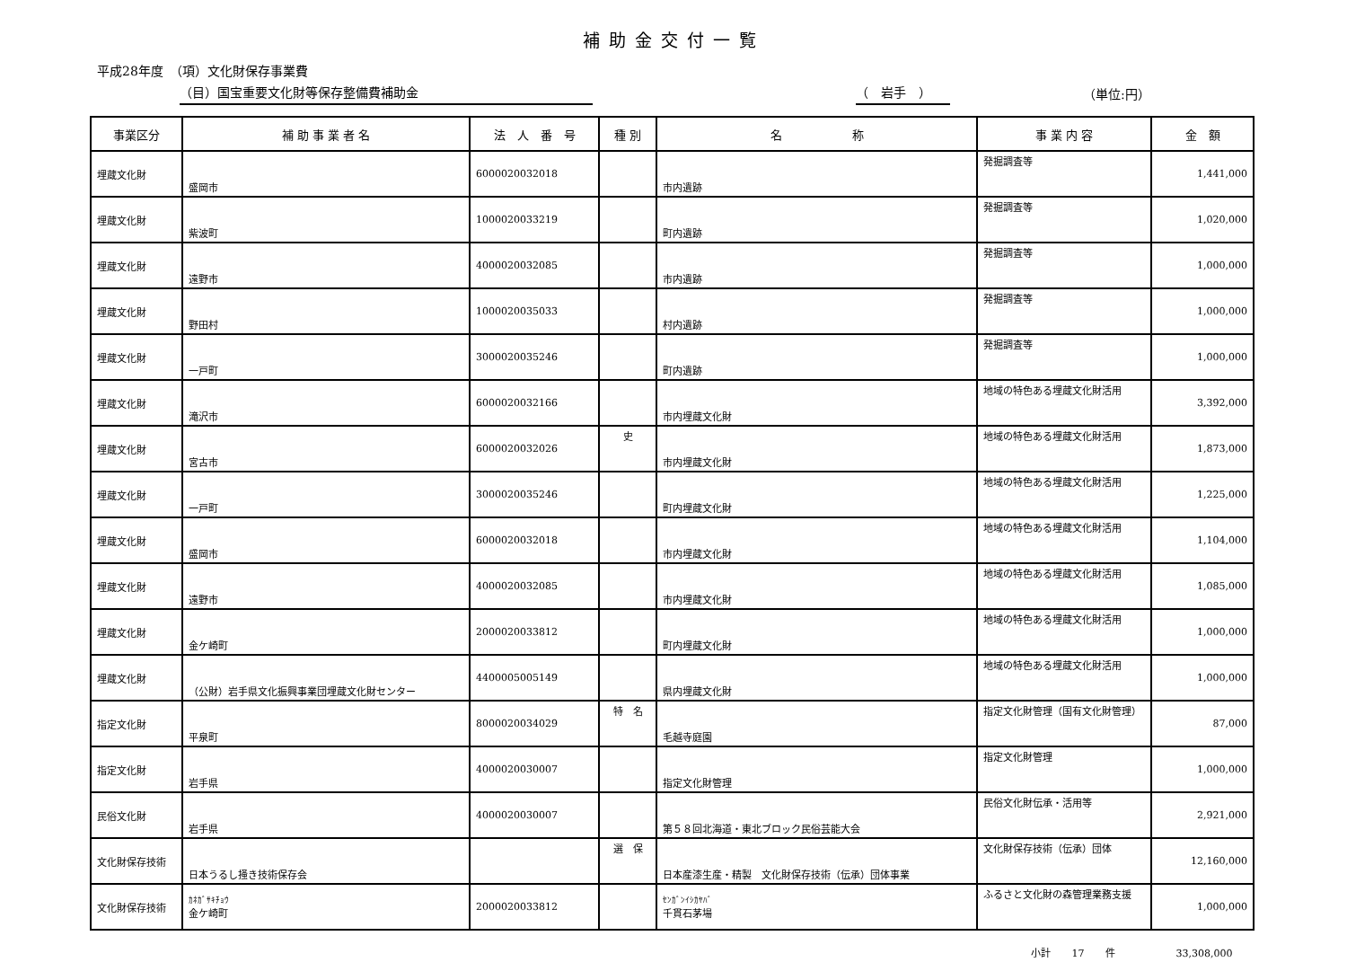補助金交付一覧
平成28年度　（項）文化財保存事業費
（目）国宝重要文化財等保存整備費補助金 （　岩手　） （単位:円）
| 事業区分 | 補 助 事 業 者 名 | 法 人 番 号 | 種 別 | 名 称 | 事 業 内 容 | 金 額 |
| --- | --- | --- | --- | --- | --- | --- |
| 埋蔵文化財 | 盛岡市 | 6000020032018 | | 市内遺跡 | 発掘調査等 | 1,441,000 |
| 埋蔵文化財 | 紫波町 | 1000020033219 | | 町内遺跡 | 発掘調査等 | 1,020,000 |
| 埋蔵文化財 | 遠野市 | 4000020032085 | | 市内遺跡 | 発掘調査等 | 1,000,000 |
| 埋蔵文化財 | 野田村 | 1000020035033 | | 村内遺跡 | 発掘調査等 | 1,000,000 |
| 埋蔵文化財 | 一戸町 | 3000020035246 | | 町内遺跡 | 発掘調査等 | 1,000,000 |
| 埋蔵文化財 | 滝沢市 | 6000020032166 | | 市内埋蔵文化財 | 地域の特色ある埋蔵文化財活用 | 3,392,000 |
| 埋蔵文化財 | 宮古市 | 6000020032026 | 史 | 市内埋蔵文化財 | 地域の特色ある埋蔵文化財活用 | 1,873,000 |
| 埋蔵文化財 | 一戸町 | 3000020035246 | | 町内埋蔵文化財 | 地域の特色ある埋蔵文化財活用 | 1,225,000 |
| 埋蔵文化財 | 盛岡市 | 6000020032018 | | 市内埋蔵文化財 | 地域の特色ある埋蔵文化財活用 | 1,104,000 |
| 埋蔵文化財 | 遠野市 | 4000020032085 | | 市内埋蔵文化財 | 地域の特色ある埋蔵文化財活用 | 1,085,000 |
| 埋蔵文化財 | 金ケ崎町 | 2000020033812 | | 町内埋蔵文化財 | 地域の特色ある埋蔵文化財活用 | 1,000,000 |
| 埋蔵文化財 | （公財）岩手県文化振興事業団埋蔵文化財センター | 4400005005149 | | 県内埋蔵文化財 | 地域の特色ある埋蔵文化財活用 | 1,000,000 |
| 指定文化財 | 平泉町 | 8000020034029 | 特 名 | 毛越寺庭園 | 指定文化財管理（国有文化財管理） | 87,000 |
| 指定文化財 | 岩手県 | 4000020030007 | | 指定文化財管理 | 指定文化財管理 | 1,000,000 |
| 民俗文化財 | 岩手県 | 4000020030007 | | 第５８回北海道・東北ブロック民俗芸能大会 | 民俗文化財伝承・活用等 | 2,921,000 |
| 文化財保存技術 | 日本うるし掻き技術保存会 | | 選 保 | 日本産漆生産・精製 文化財保存技術（伝承）団体事業 | 文化財保存技術（伝承）団体 | 12,160,000 |
| 文化財保存技術 | ｶﾈｶﾞｻｷﾁｮｳ 金ケ崎町 | 2000020033812 | | ｾﾝｶﾞﾝｲｼｶﾔﾊﾞ 千貫石茅場 | ふるさと文化財の森管理業務支援 | 1,000,000 |
小計 17 件　　　　 33,308,000